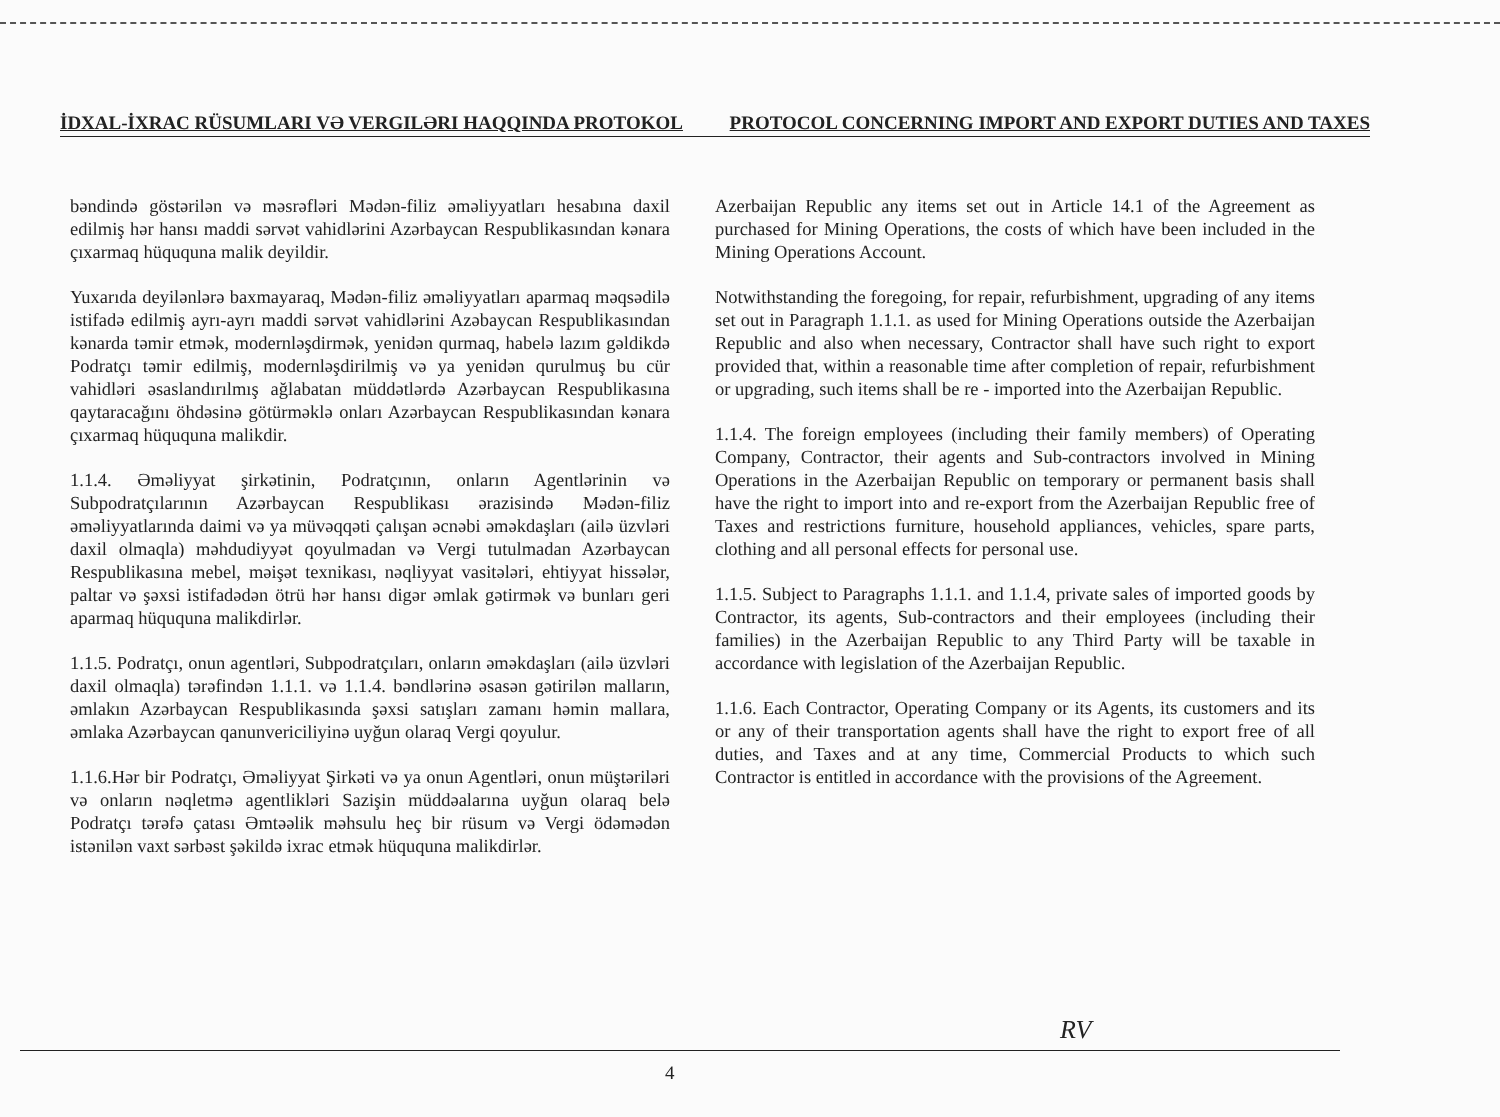İDXAL-İXRAC RÜSUMLARI VƏ VERGILƏRI HAQQINDA PROTOKOL PROTOCOL CONCERNING IMPORT AND EXPORT DUTIES AND TAXES
bəndində göstərilən və məsrəfləri Mədən-filiz əməliyyatları hesabına daxil edilmiş hər hansı maddi sərvət vahidlərini Azərbaycan Respublikasından kənara çıxarmaq hüququna malik deyildir.
Yuxarıda deyilənlərə baxmayaraq, Mədən-filiz əməliyyatları aparmaq məqsədilə istifadə edilmiş ayrı-ayrı maddi sərvət vahidlərini Azəbaycan Respublikasından kənarda təmir etmək, modernləşdirmək, yenidən qurmaq, habelə lazım gəldikdə Podratçı təmir edilmiş, modernləşdirilmiş və ya yenidən qurulmuş bu cür vahidləri əsaslandırılmış ağlabatan müddətlərdə Azərbaycan Respublikasına qaytaracağını öhdəsinə götürməklə onları Azərbaycan Respublikasından kənara çıxarmaq hüququna malikdir.
1.1.4. Əməliyyat şirkətinin, Podratçının, onların Agentlərinin və Subpodratçılarının Azərbaycan Respublikası ərazisində Mədən-filiz əməliyyatlarında daimi və ya müvəqqəti çalışan əcnəbi əməkdaşları (ailə üzvləri daxil olmaqla) məhdudiyyət qoyulmadan və Vergi tutulmadan Azərbaycan Respublikasına mebel, məişət texnikası, nəqliyyat vasitələri, ehtiyyat hissələr, paltar və şəxsi istifadədən ötrü hər hansı digər əmlak gətirmək və bunları geri aparmaq hüququna malikdirlər.
1.1.5. Podratçı, onun agentləri, Subpodratçıları, onların əməkdaşları (ailə üzvləri daxil olmaqla) tərəfindən 1.1.1. və 1.1.4. bəndlərinə əsasən gətirilən malların, əmlakın Azərbaycan Respublikasında şəxsi satışları zamanı həmin mallara, əmlaka Azərbaycan qanunvericiliyinə uyğun olaraq Vergi qoyulur.
1.1.6.Hər bir Podratçı, Əməliyyat Şirkəti və ya onun Agentləri, onun müştəriləri və onların nəqletmə agentlikləri Sazişin müddəalarına uyğun olaraq belə Podratçı tərəfə çatası Əmtəəlik məhsulu heç bir rüsum və Vergi ödəmədən istənilən vaxt sərbəst şəkildə ixrac etmək hüququna malikdirlər.
Azerbaijan Republic any items set out in Article 14.1 of the Agreement as purchased for Mining Operations, the costs of which have been included in the Mining Operations Account.
Notwithstanding the foregoing, for repair, refurbishment, upgrading of any items set out in Paragraph 1.1.1. as used for Mining Operations outside the Azerbaijan Republic and also when necessary, Contractor shall have such right to export provided that, within a reasonable time after completion of repair, refurbishment or upgrading, such items shall be re - imported into the Azerbaijan Republic.
1.1.4. The foreign employees (including their family members) of Operating Company, Contractor, their agents and Sub-contractors involved in Mining Operations in the Azerbaijan Republic on temporary or permanent basis shall have the right to import into and re-export from the Azerbaijan Republic free of Taxes and restrictions furniture, household appliances, vehicles, spare parts, clothing and all personal effects for personal use.
1.1.5. Subject to Paragraphs 1.1.1. and 1.1.4, private sales of imported goods by Contractor, its agents, Sub-contractors and their employees (including their families) in the Azerbaijan Republic to any Third Party will be taxable in accordance with legislation of the Azerbaijan Republic.
1.1.6. Each Contractor, Operating Company or its Agents, its customers and its or any of their transportation agents shall have the right to export free of all duties, and Taxes and at any time, Commercial Products to which such Contractor is entitled in accordance with the provisions of the Agreement.
RV
4